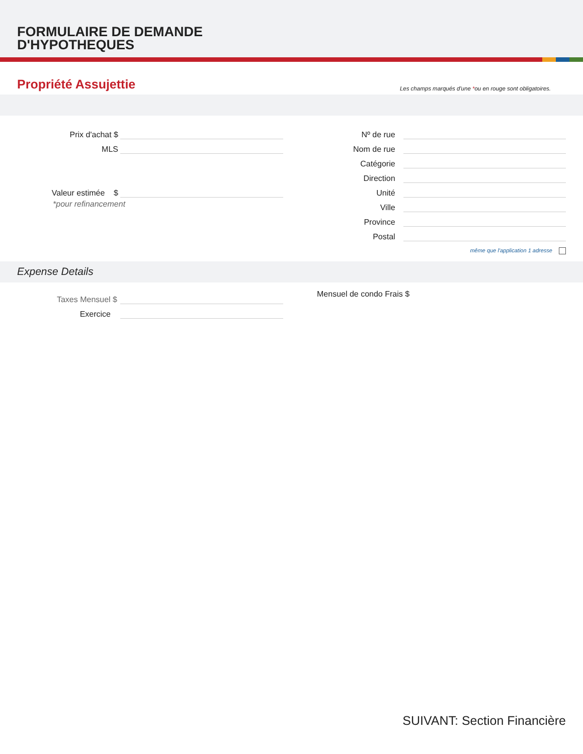FORMULAIRE DE DEMANDE
D'HYPOTHEQUES
Propriété Assujettie
Les champs marqués d'une *ou en rouge sont obligatoires.
Prix d'achat $
MLS
Valeur estimée $
*pour refinancement
Nº de rue
Nom de rue
Catégorie
Direction
Unité
Ville
Province
Postal
même que l'application 1 adresse
Expense Details
Taxes Mensuel $
Exercice
Mensuel de condo Frais $
SUIVANT: Section Financière